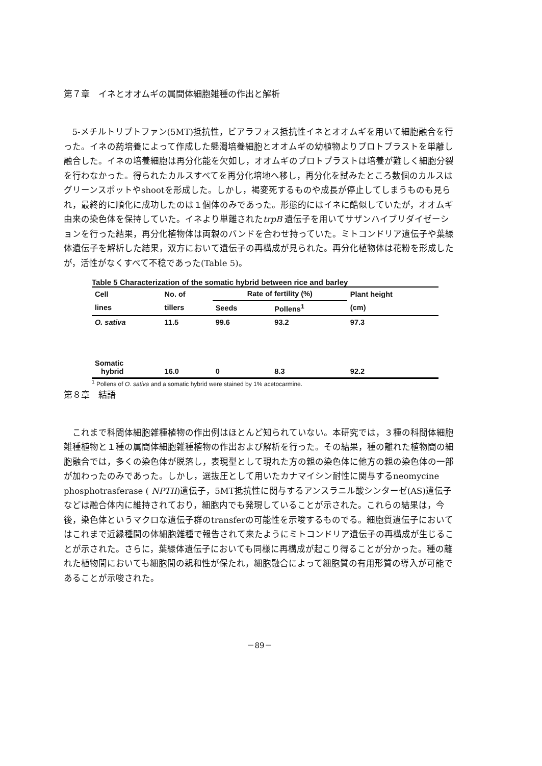第７章　イネとオオムギの属間体細胞雑種の作出と解析
5-メチルトリプトファン(5MT)抵抗性，ビアラフォス抵抗性イネとオオムギを用いて細胞融合を行った。イネの葯培養によって作成した懸濁培養細胞とオオムギの幼植物よりプロトプラストを単離し融合した。イネの培養細胞は再分化能を欠如し，オオムギのプロトプラストは培養が難しく細胞分裂を行わなかった。得られたカルスすべてを再分化培地へ移し，再分化を試みたところ数個のカルスはグリーンスポットやshootを形成した。しかし，褐変死するものや成長が停止してしまうものも見られ，最終的に順化に成功したのは１個体のみであった。形態的にはイネに酷似していたが，オオムギ由来の染色体を保持していた。イネより単離されたtrpB 遺伝子を用いてサザンハイブリダイゼーションを行った結果，再分化植物体は両親のバンドを合わせ持っていた。ミトコンドリア遺伝子や葉緑体遺伝子を解析した結果，双方において遺伝子の再構成が見られた。再分化植物体は花粉を形成したが，活性がなくすべて不稔であった(Table 5)。
Table 5 Characterization of the somatic hybrid between rice and barley
| Cell | No. of | Rate of fertility (%) | | Plant height |
| --- | --- | --- | --- | --- |
| lines | tillers | Seeds | Pollens<sup>1</sup> | (cm) |
| O. sativa | 11.5 | 99.6 | 93.2 | 97.3 |
| Somatic hybrid | 16.0 | 0 | 8.3 | 92.2 |
<sup>1</sup> Pollens of O. sativa and a somatic hybrid were stained by 1% acetocarmine.
第８章　結語
これまで科間体細胞雑種植物の作出例はほとんど知られていない。本研究では，３種の科間体細胞雑種植物と１種の属間体細胞雑種植物の作出および解析を行った。その結果，種の離れた植物間の細胞融合では，多くの染色体が脱落し，表現型として現れた方の親の染色体に他方の親の染色体の一部が加わったのみであった。しかし，選抜圧として用いたカナマイシン耐性に関与するneomycine phosphotrasferase ( NPTII)遺伝子，5MT抵抗性に関与するアンスラニル酸シンターゼ(AS)遺伝子などは融合体内に維持されており，細胞内でも発現していることが示された。これらの結果は，今後，染色体というマクロな遺伝子群のtransferの可能性を示唆するものでる。細胞質遺伝子においてはこれまで近縁種間の体細胞雑種で報告されて来たようにミトコンドリア遺伝子の再構成が生じることが示された。さらに，葉緑体遺伝子においても同様に再構成が起こり得ることが分かった。種の離れた植物間においても細胞間の親和性が保たれ，細胞融合によって細胞質の有用形質の導入が可能であることが示唆された。
－89－